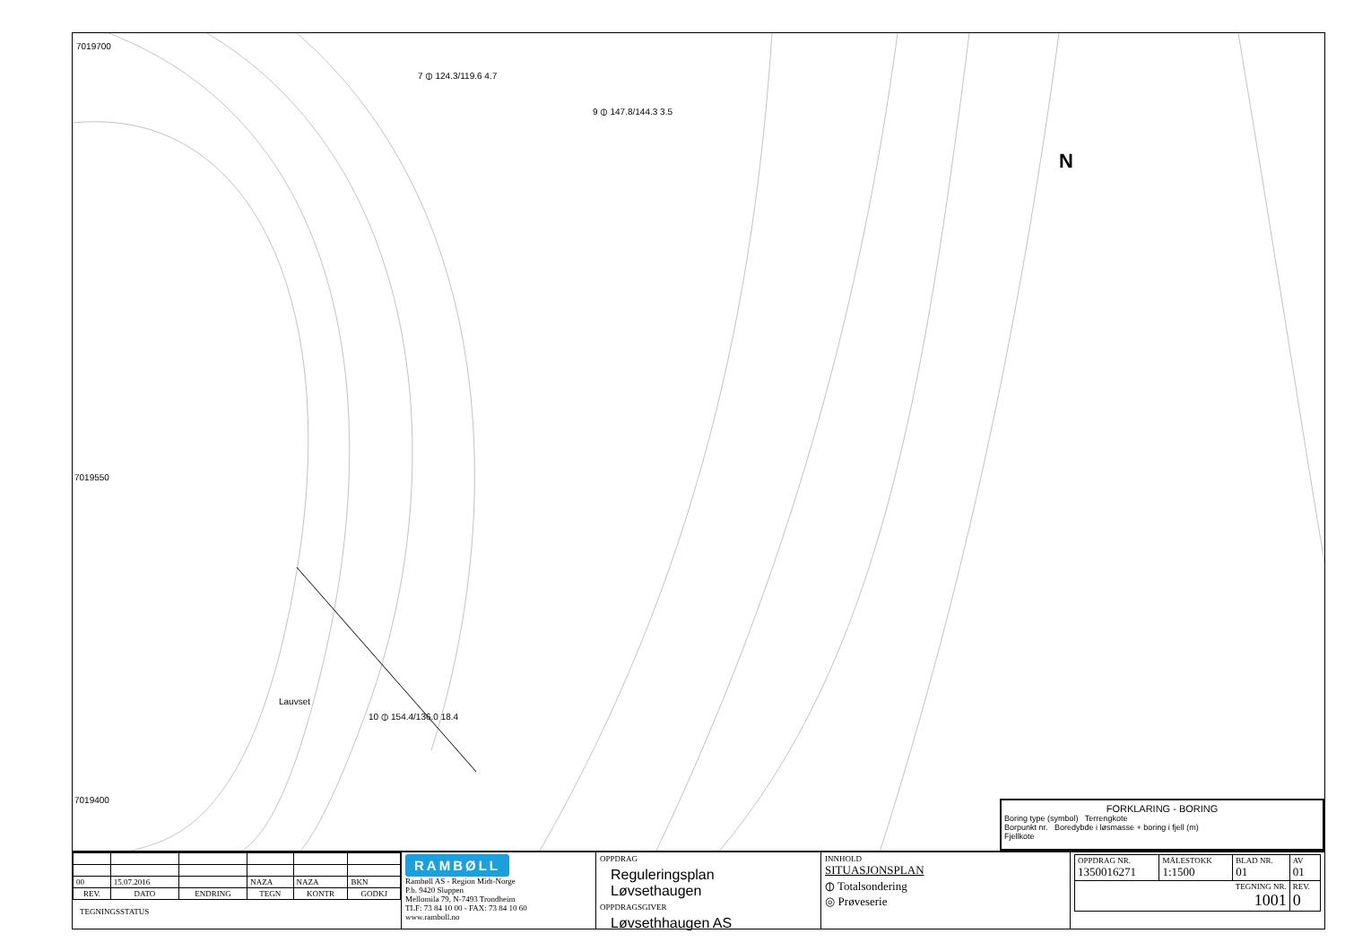7019700
7019550
7019400
7 ⦶ 124.3/119.6 4.7
9 ⦶ 147.8/144.3 3.5
10 ⦶ 154.4/136.0 18.4
Lauvset
N
FORKLARING - BORING
Boring type (symbol) Terrengkote
Borpunkt nr. Boredybde i løsmasse + boring i fjell (m)
Fjellkote
| 00 | 15.07.2016 | | NAZA | NAZA | BKN |
| REV. | DATO | ENDRING | TEGN | KONTR | GODKJ |
TEGNINGSSTATUS
RAMBØLL
Rambøll AS - Region Midt-Norge
P.b. 9420 Sluppen
Mellomila 79, N-7493 Trondheim
TLF: 73 84 10 00 - FAX: 73 84 10 60
www.ramboll.no
OPPDRAG
Reguleringsplan Løvsethaugen
OPPDRAGSGIVER
Løvsethhaugen AS
INNHOLD
SITUASJONSPLAN
⦶ Totalsondering
◎ Prøveserie
| OPPDRAG NR. 1350016271 | MÅLESTOKK 1:1500 | BLAD NR. 01 | AV 01 |
| TEGNING NR. 1001 | | | REV. 0 |